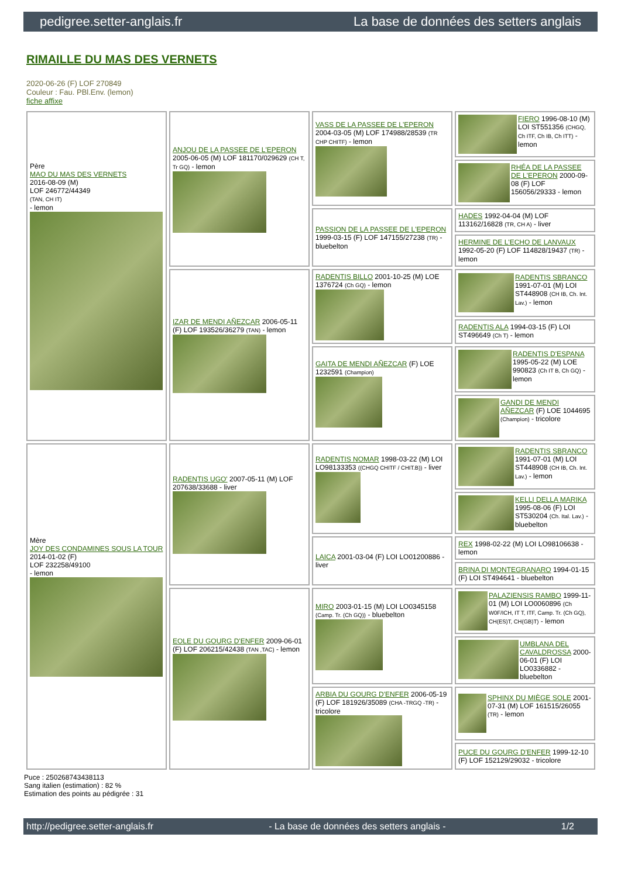pedigree.setter-anglais.fr La base de données des setters anglais
RIMAILLE DU MAS DES VERNETS
2020-06-26 (F) LOF 270849
Couleur : Fau. PBl.Env. (lemon)
fiche affixe
| Père MAO DU MAS DES VERNETS 2016-08-09 (M) LOF 246772/44349 (TAN, CH IT) - lemon | ANJOU DE LA PASSEE DE L'EPERON 2005-06-05 (M) LOF 181170/029629 (CH T, Tr GQ) - lemon | VASS DE LA PASSEE DE L'EPERON 2004-03-05 (M) LOF 174988/28539 (TR CHP CHITF) - lemon | FIERO 1996-08-10 (M) LOI ST551356 (CHGQ, Ch ITF, Ch IB, Ch ITT) - lemon |
| | | | RHÉA DE LA PASSEE DE L'EPERON 2000-09-08 (F) LOF 156056/29333 - lemon |
| | | PASSION DE LA PASSEE DE L'EPERON 1999-03-15 (F) LOF 147155/27238 (TR) - bluebelton | HADES 1992-04-04 (M) LOF 113162/16828 (TR, CH A) - liver |
| | | | HERMINE DE L'ECHO DE LANVAUX 1992-05-20 (F) LOF 114828/19437 (TR) - lemon |
| | IZAR DE MENDI AÑEZCAR 2006-05-11 (F) LOF 193526/36279 (TAN) - lemon | RADENTIS BILLO 2001-10-25 (M) LOE 1376724 (Ch GQ) - lemon | RADENTIS SBRANCO 1991-07-01 (M) LOI ST448908 (CH IB, Ch. Int. Lav.) - lemon |
| | | | RADENTIS ALA 1994-03-15 (F) LOI ST496649 (Ch T) - lemon |
| | | GAITA DE MENDI AÑEZCAR (F) LOE 1232591 (Champion) | RADENTIS D'ESPANA 1995-05-22 (M) LOE 990823 (Ch IT B, Ch GQ) - lemon |
| | | | GANDI DE MENDI AÑEZCAR (F) LOE 1044695 (Champion) - tricolore |
| Mère JOY DES CONDAMINES SOUS LA TOUR 2014-01-02 (F) LOF 232258/49100 - lemon | RADENTIS UGO' 2007-05-11 (M) LOF 207638/33688 - liver | RADENTIS NOMAR 1998-03-22 (M) LOI LO98133353 ((CHGQ CHITF / CHIT.B)) - liver | RADENTIS SBRANCO 1991-07-01 (M) LOI ST448908 (CH IB, Ch. Int. Lav.) - lemon |
| | | | KELLI DELLA MARIKA 1995-08-06 (F) LOI ST530204 (Ch. Ital. Lav.) - bluebelton |
| | | LAICA 2001-03-04 (F) LOI LO01200886 - liver | REX 1998-02-22 (M) LOI LO98106638 - lemon |
| | | | BRINA DI MONTEGRANARO 1994-01-15 (F) LOI ST494641 - bluebelton |
| | EOLE DU GOURG D'ENFER 2009-06-01 (F) LOF 206215/42438 (TAN ,TAC) - lemon | MIRO 2003-01-15 (M) LOI LO0345158 (Camp. Tr. (Ch GQ)) - bluebelton | PALAZIENSIS RAMBO 1999-11-01 (M) LOI LO0060896 (Ch W0F/ICH, IT T, ITF, Camp. Tr. (Ch GQ), CH(ES)T, CH(GB)T) - lemon |
| | | | UMBLANA DEL CAVALDROSSA 2000-06-01 (F) LOI LO0336882 - bluebelton |
| | | ARBIA DU GOURG D'ENFER 2006-05-19 (F) LOF 181926/35089 (CHA -TRGQ -TR) - tricolore | SPHINX DU MIÈGE SOLE 2001-07-31 (M) LOF 161515/26055 (TR) - lemon |
| | | | PUCE DU GOURG D'ENFER 1999-12-10 (F) LOF 152129/29032 - tricolore |
Puce : 250268743438113
Sang italien (estimation) : 82 %
Estimation des points au pédigrée : 31
http://pedigree.setter-anglais.fr - La base de données des setters anglais - 1/2